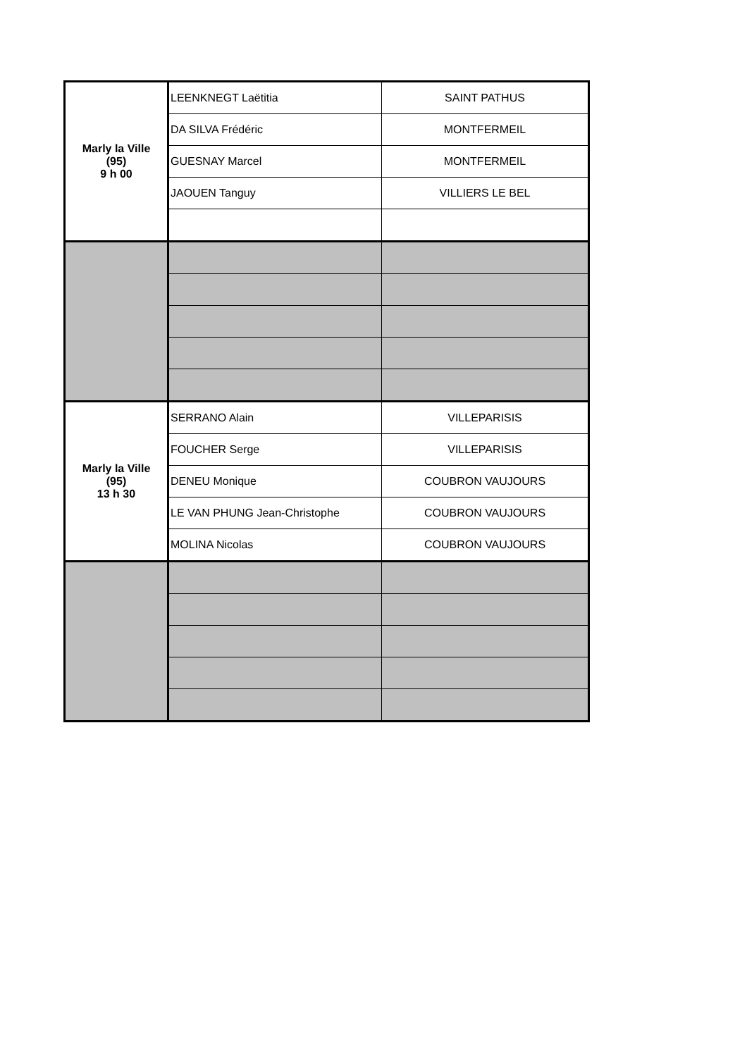| Marly la Ville (95) 9 h 00 | LEENKNEGT Laëtitia | SAINT PATHUS |
| | DA SILVA Frédéric | MONTFERMEIL |
| | GUESNAY Marcel | MONTFERMEIL |
| | JAOUEN Tanguy | VILLIERS LE BEL |
| Marly la Ville (95) 13 h 30 | SERRANO Alain | VILLEPARISIS |
| | FOUCHER Serge | VILLEPARISIS |
| | DENEU Monique | COUBRON VAUJOURS |
| | LE VAN PHUNG Jean-Christophe | COUBRON VAUJOURS |
| | MOLINA Nicolas | COUBRON VAUJOURS |